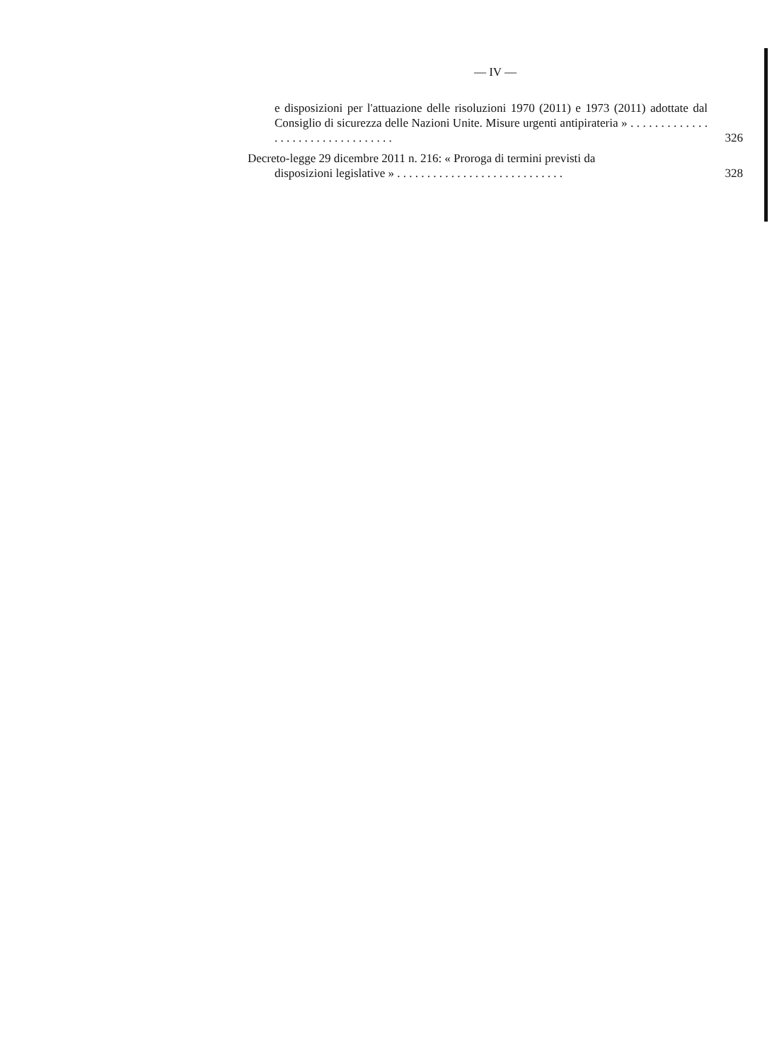— IV —
e disposizioni per l'attuazione delle risoluzioni 1970 (2011) e 1973 (2011) adottate dal Consiglio di sicurezza delle Nazioni Unite. Misure urgenti antipirateria » . . . . . . . . . . . . . . . . . . . . . . . . . . . . . . . . .
326
Decreto-legge 29 dicembre 2011 n. 216: « Proroga di termini previsti da
disposizioni legislative » . . . . . . . . . . . . . . . . . . . . . . . . . . . .
328